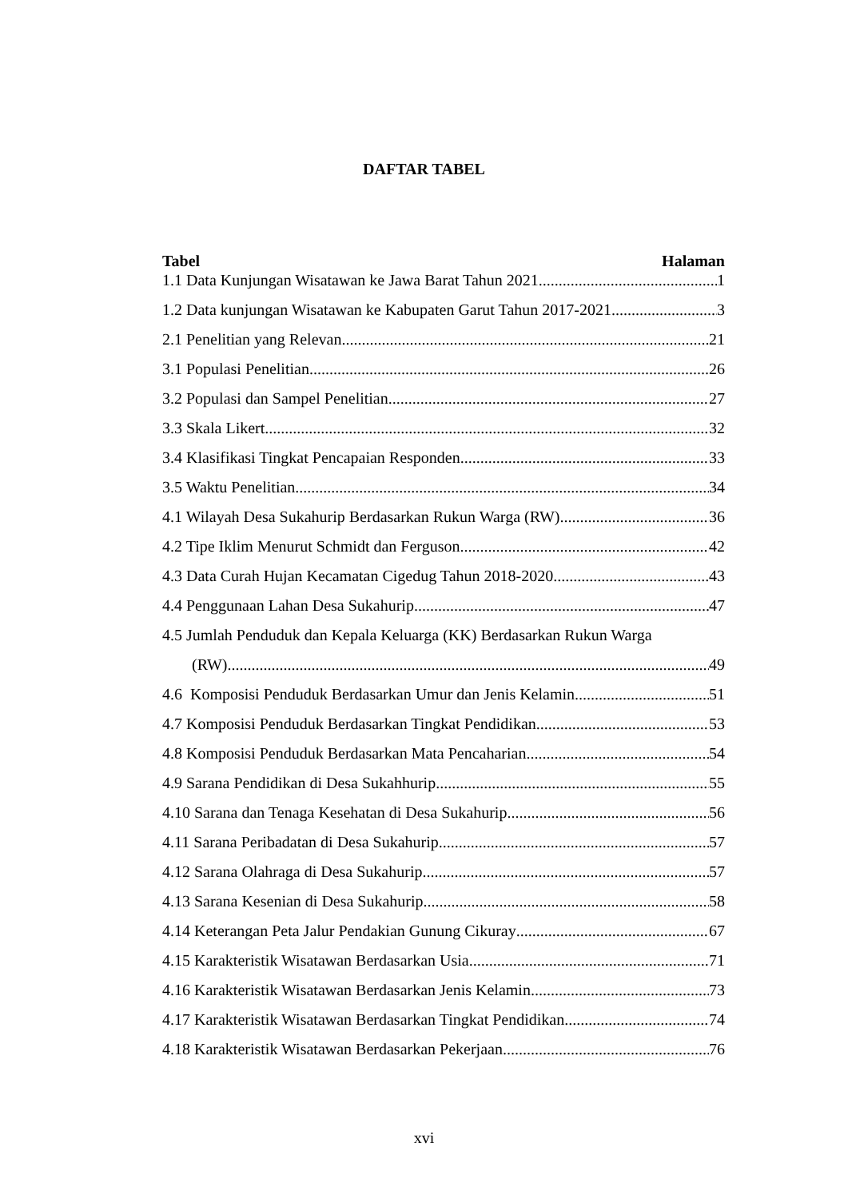DAFTAR TABEL
Tabel Halaman
1.1 Data Kunjungan Wisatawan ke Jawa Barat Tahun 2021 1
1.2 Data kunjungan Wisatawan ke Kabupaten Garut Tahun 2017-2021 3
2.1 Penelitian yang Relevan 21
3.1 Populasi Penelitian 26
3.2 Populasi dan Sampel Penelitian 27
3.3 Skala Likert 32
3.4 Klasifikasi Tingkat Pencapaian Responden 33
3.5 Waktu Penelitian 34
4.1 Wilayah Desa Sukahurip Berdasarkan Rukun Warga (RW) 36
4.2 Tipe Iklim Menurut Schmidt dan Ferguson 42
4.3 Data Curah Hujan Kecamatan Cigedug Tahun 2018-2020 43
4.4 Penggunaan Lahan Desa Sukahurip 47
4.5 Jumlah Penduduk dan Kepala Keluarga (KK) Berdasarkan Rukun Warga
(RW) 49
4.6 Komposisi Penduduk Berdasarkan Umur dan Jenis Kelamin 51
4.7 Komposisi Penduduk Berdasarkan Tingkat Pendidikan 53
4.8 Komposisi Penduduk Berdasarkan Mata Pencaharian 54
4.9 Sarana Pendidikan di Desa Sukahhurip 55
4.10 Sarana dan Tenaga Kesehatan di Desa Sukahurip 56
4.11 Sarana Peribadatan di Desa Sukahurip 57
4.12 Sarana Olahraga di Desa Sukahurip 57
4.13 Sarana Kesenian di Desa Sukahurip 58
4.14 Keterangan Peta Jalur Pendakian Gunung Cikuray 67
4.15 Karakteristik Wisatawan Berdasarkan Usia 71
4.16 Karakteristik Wisatawan Berdasarkan Jenis Kelamin 73
4.17 Karakteristik Wisatawan Berdasarkan Tingkat Pendidikan 74
4.18 Karakteristik Wisatawan Berdasarkan Pekerjaan 76
xvi